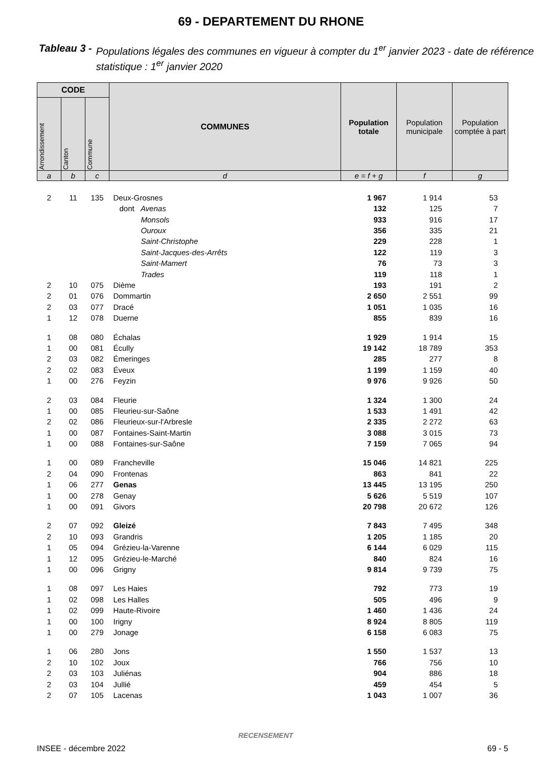69 - DEPARTEMENT DU RHONE
Tableau 3 - Populations légales des communes en vigueur à compter du 1<sup>er</sup> janvier 2023 - date de référence statistique : 1<sup>er</sup> janvier 2020
| CODE | | | COMMUNES | Population totale | Population municipale | Population comptée à part |
| --- | --- | --- | --- | --- | --- | --- |
| Arrondissement | Canton | Commune | | | | |
| a | b | c | d | e = f + g | f | g |
| 2 | 11 | 135 | Deux-Grosnes | 1 967 | 1 914 | 53 |
| | | | dont Avenas | 132 | 125 | 7 |
| | | | Monsols | 933 | 916 | 17 |
| | | | Ouroux | 356 | 335 | 21 |
| | | | Saint-Christophe | 229 | 228 | 1 |
| | | | Saint-Jacques-des-Arrêts | 122 | 119 | 3 |
| | | | Saint-Mamert | 76 | 73 | 3 |
| | | | Trades | 119 | 118 | 1 |
| 2 | 10 | 075 | Dième | 193 | 191 | 2 |
| 2 | 01 | 076 | Dommartin | 2 650 | 2 551 | 99 |
| 2 | 03 | 077 | Dracé | 1 051 | 1 035 | 16 |
| 1 | 12 | 078 | Duerne | 855 | 839 | 16 |
| 1 | 08 | 080 | Échalas | 1 929 | 1 914 | 15 |
| 1 | 00 | 081 | Écully | 19 142 | 18 789 | 353 |
| 2 | 03 | 082 | Émeringes | 285 | 277 | 8 |
| 2 | 02 | 083 | Éveux | 1 199 | 1 159 | 40 |
| 1 | 00 | 276 | Feyzin | 9 976 | 9 926 | 50 |
| 2 | 03 | 084 | Fleurie | 1 324 | 1 300 | 24 |
| 1 | 00 | 085 | Fleurieu-sur-Saône | 1 533 | 1 491 | 42 |
| 2 | 02 | 086 | Fleurieux-sur-l'Arbresle | 2 335 | 2 272 | 63 |
| 1 | 00 | 087 | Fontaines-Saint-Martin | 3 088 | 3 015 | 73 |
| 1 | 00 | 088 | Fontaines-sur-Saône | 7 159 | 7 065 | 94 |
| 1 | 00 | 089 | Francheville | 15 046 | 14 821 | 225 |
| 2 | 04 | 090 | Frontenas | 863 | 841 | 22 |
| 1 | 06 | 277 | Genas | 13 445 | 13 195 | 250 |
| 1 | 00 | 278 | Genay | 5 626 | 5 519 | 107 |
| 1 | 00 | 091 | Givors | 20 798 | 20 672 | 126 |
| 2 | 07 | 092 | Gleizé | 7 843 | 7 495 | 348 |
| 2 | 10 | 093 | Grandris | 1 205 | 1 185 | 20 |
| 1 | 05 | 094 | Grézieu-la-Varenne | 6 144 | 6 029 | 115 |
| 1 | 12 | 095 | Grézieu-le-Marché | 840 | 824 | 16 |
| 1 | 00 | 096 | Grigny | 9 814 | 9 739 | 75 |
| 1 | 08 | 097 | Les Haies | 792 | 773 | 19 |
| 1 | 02 | 098 | Les Halles | 505 | 496 | 9 |
| 1 | 02 | 099 | Haute-Rivoire | 1 460 | 1 436 | 24 |
| 1 | 00 | 100 | Irigny | 8 924 | 8 805 | 119 |
| 1 | 00 | 279 | Jonage | 6 158 | 6 083 | 75 |
| 1 | 06 | 280 | Jons | 1 550 | 1 537 | 13 |
| 2 | 10 | 102 | Joux | 766 | 756 | 10 |
| 2 | 03 | 103 | Juliénas | 904 | 886 | 18 |
| 2 | 03 | 104 | Jullié | 459 | 454 | 5 |
| 2 | 07 | 105 | Lacenas | 1 043 | 1 007 | 36 |
RECENSEMENT
INSEE - décembre 2022 69 - 5